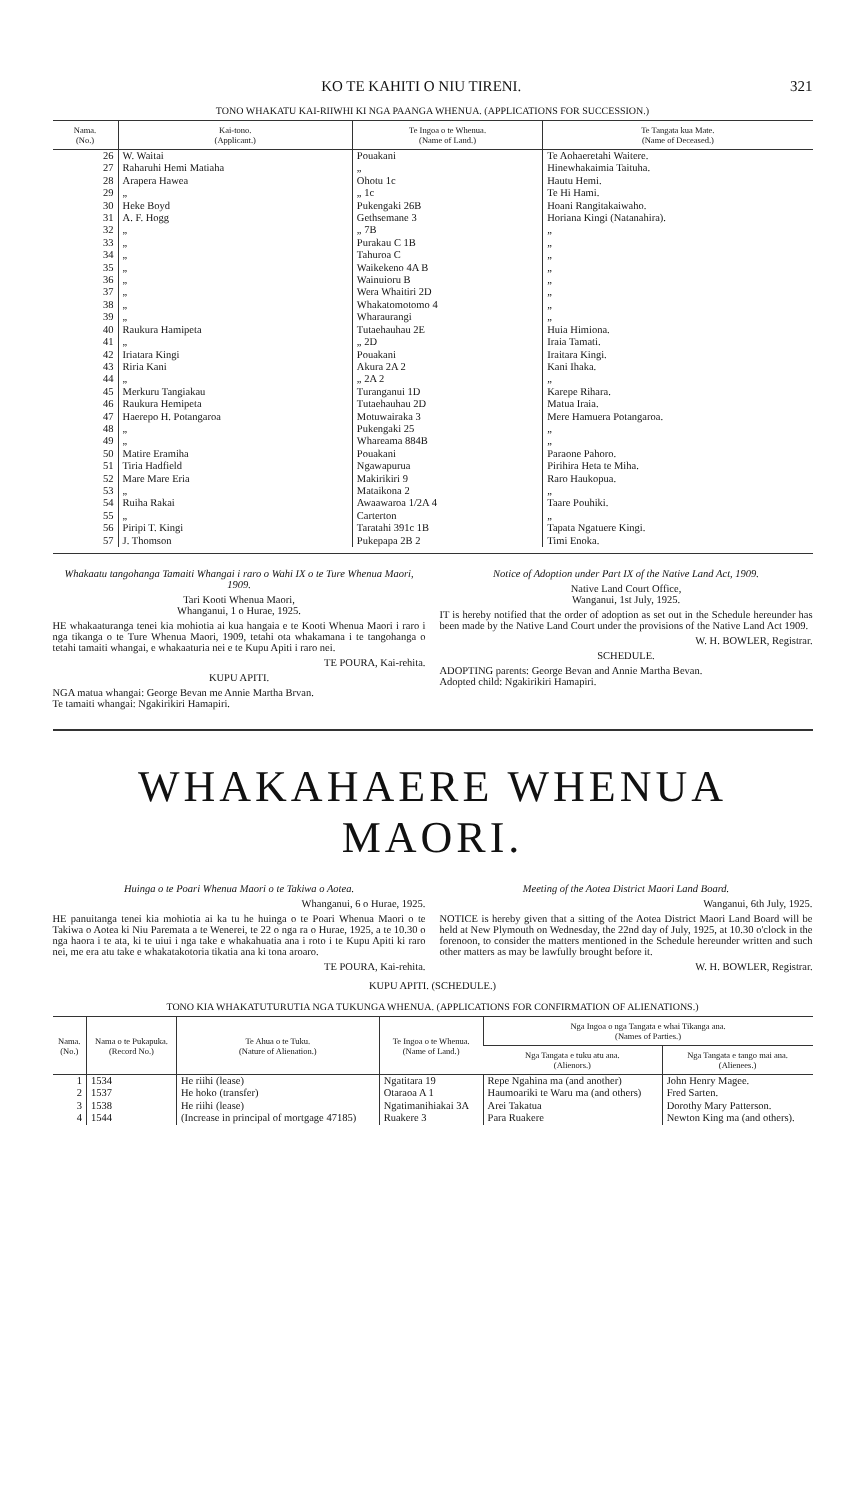KO TE KAHITI O NIU TIRENI. 321
TONO WHAKATU KAI-RIIWHI KI NGA PAANGA WHENUA. (APPLICATIONS FOR SUCCESSION.)
| Nama. (No.) | Kai-tono. (Applicant.) | Te Ingoa o te Whenua. (Name of Land.) | Te Tangata kua Mate. (Name of Deceased.) |
| --- | --- | --- | --- |
| 26 | W. Waitai | Pouakani | Te Aohaeretahi Waitere. |
| 27 | Raharuhi Hemi Matiaha | „ | Hinewhakaimia Taituha. |
| 28 | Arapera Hawea | Ohotu 1c | Hautu Hemi. |
| 29 | „ | „ 1c | Te Hi Hami. |
| 30 | Heke Boyd | Pukengaki 26B | Hoani Rangitakaiwaho. |
| 31 | A. F. Hogg | Gethsemane 3 | Horiana Kingi (Natanahira). |
| 32 | „ | „ 7B | „ |
| 33 | „ | Purakau C 1B | „ |
| 34 | „ | Tahuroa C | „ |
| 35 | „ | Waikekeno 4A B | „ |
| 36 | „ | Wainuioru B | „ |
| 37 | „ | Wera Whaitiri 2D | „ |
| 38 | „ | Whakatomotomo 4 | „ |
| 39 | „ | Wharaurangi | „ |
| 40 | Raukura Hamipeta | Tutaehauhau 2E | Huia Himiona. |
| 41 | „ | „ 2D | Iraia Tamati. |
| 42 | Iriatara Kingi | Pouakani | Iraitara Kingi. |
| 43 | Riria Kani | Akura 2A 2 | Kani Ihaka. |
| 44 | „ | „ 2A 2 | „ |
| 45 | Merkuru Tangiakau | Turanganui 1D | Karepe Rihara. |
| 46 | Raukura Hemipeta | Tutaehauhau 2D | Matua Iraia. |
| 47 | Haerepo H. Potangaroa | Motuwairaka 3 | Mere Hamuera Potangaroa. |
| 48 | „ | Pukengaki 25 | „ |
| 49 | „ | Whareama 884B | „ |
| 50 | Matire Eramiha | Pouakani | Paraone Pahoro. |
| 51 | Tiria Hadfield | Ngawapurua | Pirihira Heta te Miha. |
| 52 | Mare Mare Eria | Makirikiri 9 | Raro Haukopua. |
| 53 | „ | Mataikona 2 | „ |
| 54 | Ruiha Rakai | Awaawaroa 1/2A 4 | Taare Pouhiki. |
| 55 | „ | Carterton | „ |
| 56 | Piripi T. Kingi | Taratahi 391c 1B | Tapata Ngatuere Kingi. |
| 57 | J. Thomson | Pukepapa 2B 2 | Timi Enoka. |
Whakaatu tangohanga Tamaiti Whangai i raro o Wahi IX o te Ture Whenua Maori, 1909.
Tari Kooti Whenua Maori,
Whanganui, 1 o Hurae, 1925.
HE whakaaturanga tenei kia mohiotia ai kua hangaia e te Kooti Whenua Maori i raro i nga tikanga o te Ture Whenua Maori, 1909, tetahi ota whakamana i te tangohanga o tetahi tamaiti whangai, e whakaaturia nei e te Kupu Apiti i raro nei.
TE POURA, Kai-rehita.
KUPU APITI.
NGA matua whangai: George Bevan me Annie Martha Brvan.
Te tamaiti whangai: Ngakirikiri Hamapiri.
Notice of Adoption under Part IX of the Native Land Act, 1909.
Native Land Court Office,
Wanganui, 1st July, 1925.
IT is hereby notified that the order of adoption as set out in the Schedule hereunder has been made by the Native Land Court under the provisions of the Native Land Act 1909.
W. H. BOWLER, Registrar.
SCHEDULE.
ADOPTING parents: George Bevan and Annie Martha Bevan.
Adopted child: Ngakirikiri Hamapiri.
WHAKAHAERE WHENUA MAORI.
Huinga o te Poari Whenua Maori o te Takiwa o Aotea.
Whanganui, 6 o Hurae, 1925.
HE panuitanga tenei kia mohiotia ai ka tu he huinga o te Poari Whenua Maori o te Takiwa o Aotea ki Niu Paremata a te Wenerei, te 22 o nga ra o Hurae, 1925, a te 10.30 o nga haora i te ata, ki te uiui i nga take e whakahuatia ana i roto i te Kupu Apiti ki raro nei, me era atu take e whakatakotoria tikatia ana ki tona aroaro.
TE POURA, Kai-rehita.
Meeting of the Aotea District Maori Land Board.
Wanganui, 6th July, 1925.
NOTICE is hereby given that a sitting of the Aotea District Maori Land Board will be held at New Plymouth on Wednesday, the 22nd day of July, 1925, at 10.30 o'clock in the forenoon, to consider the matters mentioned in the Schedule hereunder written and such other matters as may be lawfully brought before it.
W. H. BOWLER, Registrar.
KUPU APITI. (SCHEDULE.)
TONO KIA WHAKATUTURUTIA NGA TUKUNGA WHENUA. (APPLICATIONS FOR CONFIRMATION OF ALIENATIONS.)
| Nama. (No.) | Nama o te Pukapuka. (Record No.) | Te Ahua o te Tuku. (Nature of Alienation.) | Te Ingoa o te Whenua. (Name of Land.) | Nga Ingoa o nga Tangata e whai Tikanga ana. (Names of Parties.) | |
| --- | --- | --- | --- | --- | --- |
| | | | | Nga Tangata e tuku atu ana. (Alienors.) | Nga Tangata e tango mai ana. (Alienees.) |
| 1 | 1534 | He riihi (lease) | Ngatitara 19 | Repe Ngahina ma (and another) | John Henry Magee. |
| 2 | 1537 | He hoko (transfer) | Otaraoa A 1 | Haumoariki te Waru ma (and others) | Fred Sarten. |
| 3 | 1538 | He riihi (lease) | Ngatimanihiakai 3A | Arei Takatua | Dorothy Mary Patterson. |
| 4 | 1544 | (Increase in principal of mortgage 47185) | Ruakere 3 | Para Ruakere | Newton King ma (and others). |